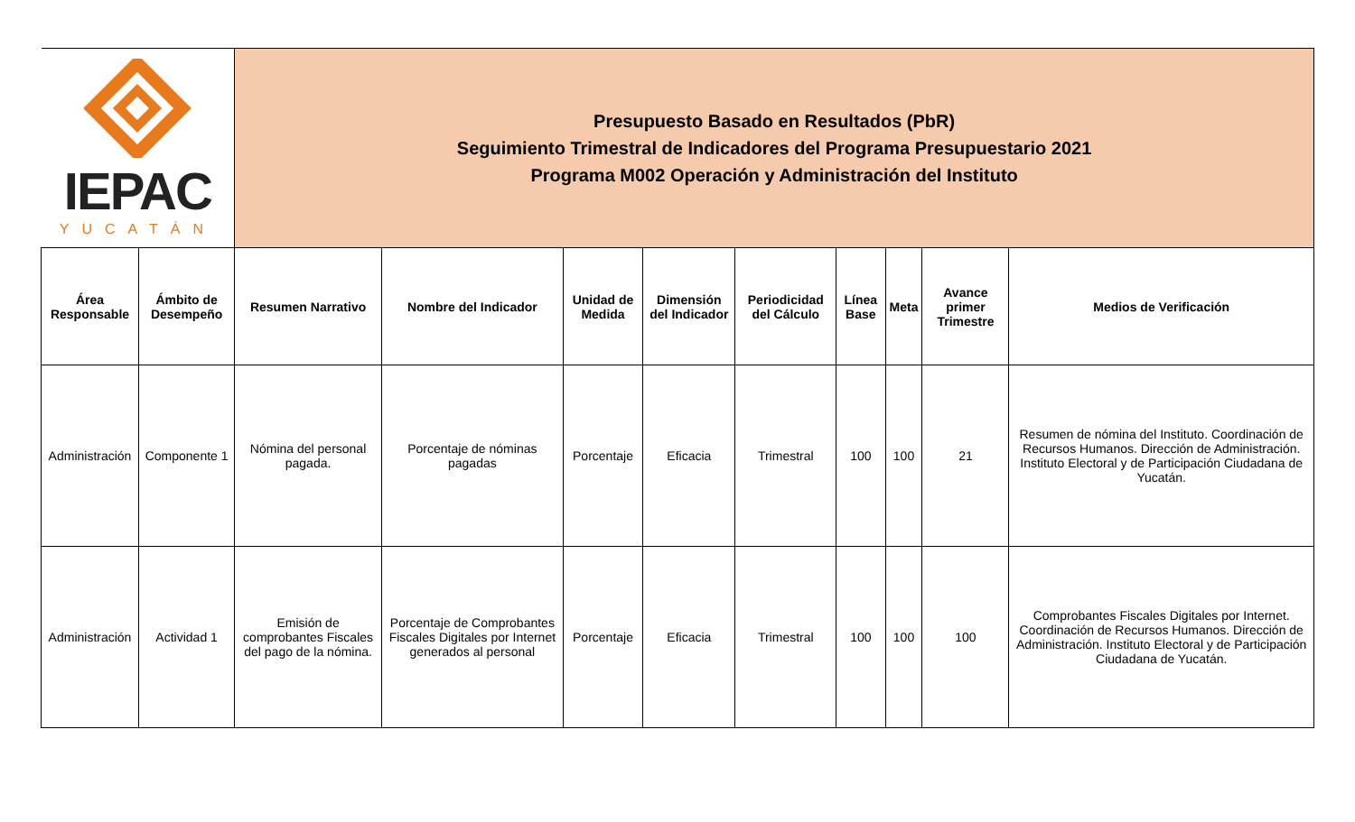| IEPAC YUCATÁN | | Presupuesto Basado en Resultados (PbR) Seguimiento Trimestral de Indicadores del Programa Presupuestario 2021 Programa M002 Operación y Administración del Instituto | | | | | | | | |
| Área Responsable | Ámbito de Desempeño | Resumen Narrativo | Nombre del Indicador | Unidad de Medida | Dimensión del Indicador | Periodicidad del Cálculo | Línea Base | Meta | Avance primer Trimestre | Medios de Verificación |
| Administración | Componente 1 | Nómina del personal pagada. | Porcentaje de nóminas pagadas | Porcentaje | Eficacia | Trimestral | 100 | 100 | 21 | Resumen de nómina del Instituto. Coordinación de Recursos Humanos. Dirección de Administración. Instituto Electoral y de Participación Ciudadana de Yucatán. |
| Administración | Actividad 1 | Emisión de comprobantes Fiscales del pago de la nómina. | Porcentaje de Comprobantes Fiscales Digitales por Internet generados al personal | Porcentaje | Eficacia | Trimestral | 100 | 100 | 100 | Comprobantes Fiscales Digitales por Internet. Coordinación de Recursos Humanos. Dirección de Administración. Instituto Electoral y de Participación Ciudadana de Yucatán. |